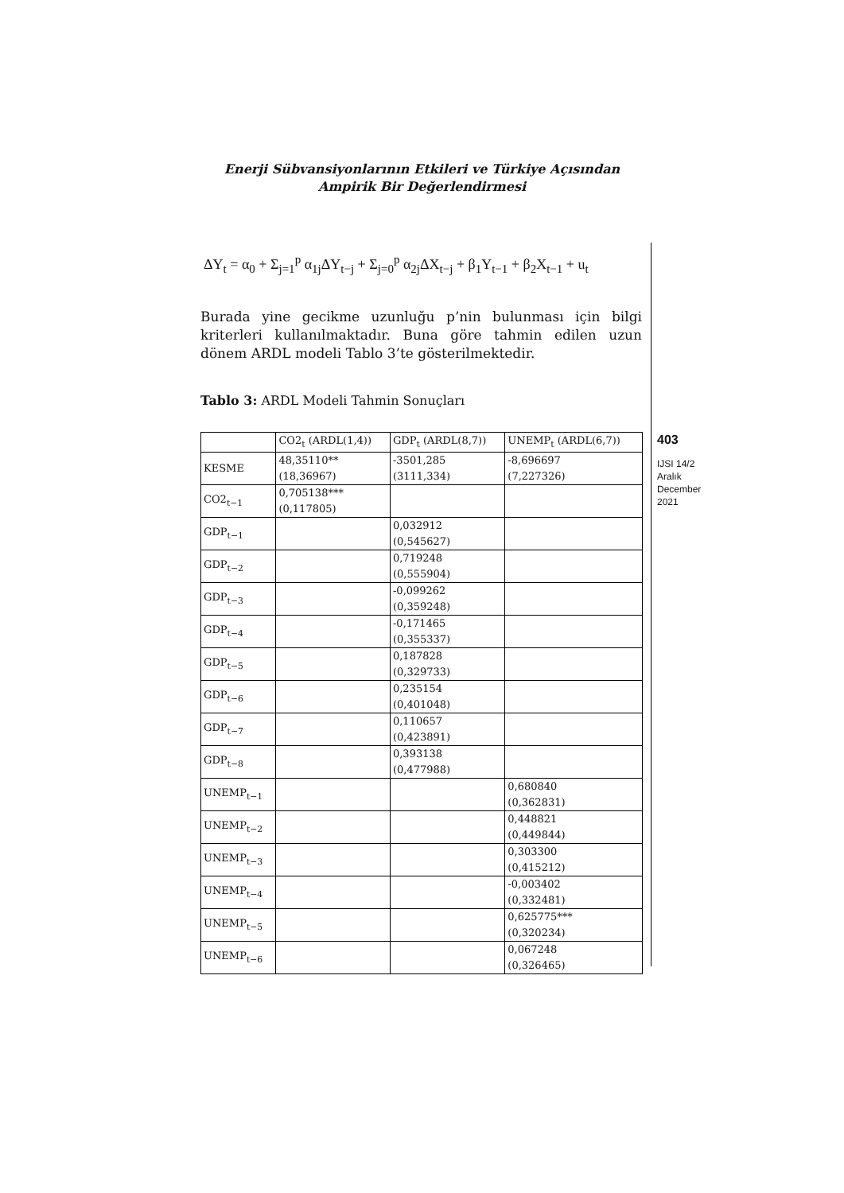Enerji Sübvansiyonlarının Etkileri ve Türkiye Açısından
Ampirik Bir Değerlendirmesi
ΔY<sub>t</sub> = α<sub>0</sub> + Σ<sub>j=1</sub><sup>p</sup> α<sub>1j</sub>ΔY<sub>t−j</sub> + Σ<sub>j=0</sub><sup>p</sup> α<sub>2j</sub>ΔX<sub>t−j</sub> + β<sub>1</sub>Y<sub>t−1</sub> + β<sub>2</sub>X<sub>t−1</sub> + u<sub>t</sub>
Burada yine gecikme uzunluğu p’nin bulunması için bilgi kriterleri kullanılmaktadır. Buna göre tahmin edilen uzun dönem ARDL modeli Tablo 3’te gösterilmektedir.
Tablo 3: ARDL Modeli Tahmin Sonuçları
| | CO2<sub>t</sub> (ARDL(1,4)) | GDP<sub>t</sub> (ARDL(8,7)) | UNEMP<sub>t</sub> (ARDL(6,7)) |
| KESME | 48,35110** (18,36967) | -3501,285 (3111,334) | -8,696697 (7,227326) |
| CO2<sub>t−1</sub> | 0,705138*** (0,117805) | | |
| GDP<sub>t−1</sub> | | 0,032912 (0,545627) | |
| GDP<sub>t−2</sub> | | 0,719248 (0,555904) | |
| GDP<sub>t−3</sub> | | -0,099262 (0,359248) | |
| GDP<sub>t−4</sub> | | -0,171465 (0,355337) | |
| GDP<sub>t−5</sub> | | 0,187828 (0,329733) | |
| GDP<sub>t−6</sub> | | 0,235154 (0,401048) | |
| GDP<sub>t−7</sub> | | 0,110657 (0,423891) | |
| GDP<sub>t−8</sub> | | 0,393138 (0,477988) | |
| UNEMP<sub>t−1</sub> | | | 0,680840 (0,362831) |
| UNEMP<sub>t−2</sub> | | | 0,448821 (0,449844) |
| UNEMP<sub>t−3</sub> | | | 0,303300 (0,415212) |
| UNEMP<sub>t−4</sub> | | | -0,003402 (0,332481) |
| UNEMP<sub>t−5</sub> | | | 0,625775*** (0,320234) |
| UNEMP<sub>t−6</sub> | | | 0,067248 (0,326465) |
403
IJSI 14/2
Aralık
December
2021